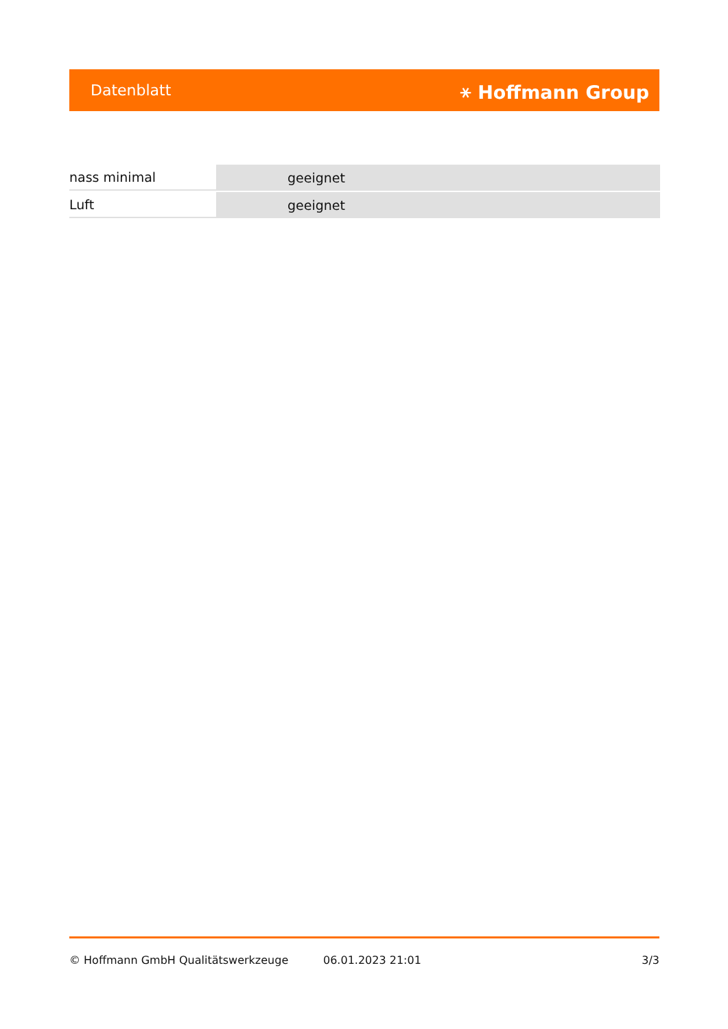Datenblatt ⚹ Hoffmann Group
| nass minimal | geeignet |
| Luft | geeignet |
© Hoffmann GmbH Qualitätswerkzeuge 06.01.2023 21:01 3/3